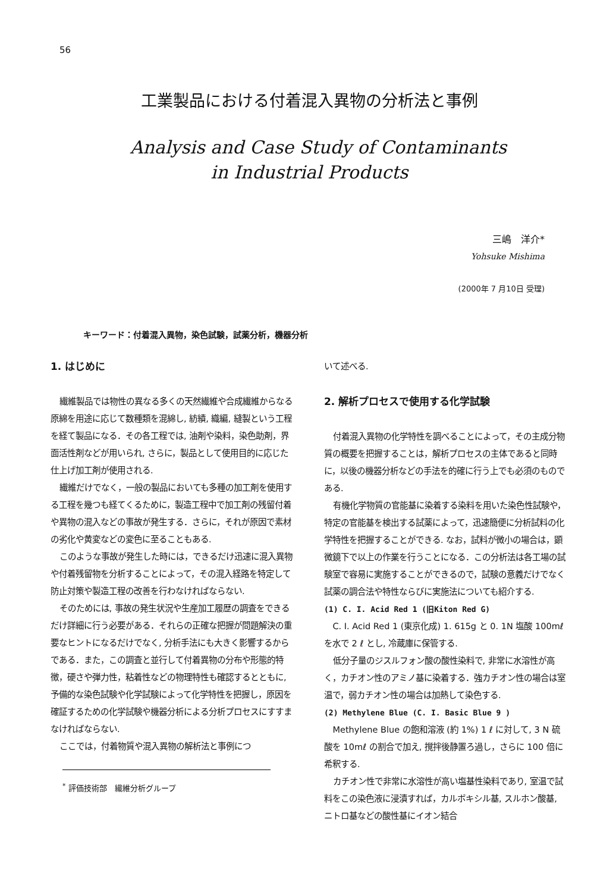56
工業製品における付着混入異物の分析法と事例
Analysis and Case Study of Contaminants
in Industrial Products
三嶋　洋介*
Yohsuke Mishima
(2000年 7 月10日 受理)
キーワード：付着混入異物，染色試験，試薬分析，機器分析
1. はじめに
繊維製品では物性の異なる多くの天然繊維や合成繊維からなる原綿を用途に応じて数種類を混綿し, 紡績, 織編, 縫製という工程を経て製品になる．その各工程では, 油剤や染料，染色助剤，界面活性剤などが用いられ, さらに，製品として使用目的に応じた仕上げ加工剤が使用される.
繊維だけでなく，一般の製品においても多種の加工剤を使用する工程を幾つも経てくるために，製造工程中で加工剤の残留付着や異物の混入などの事故が発生する．さらに，それが原因で素材の劣化や黄変などの変色に至ることもある.
このような事故が発生した時には，できるだけ迅速に混入異物や付着残留物を分析することによって，その混入経路を特定して防止対策や製造工程の改善を行わなければならない.
そのためには, 事故の発生状況や生産加工履歴の調査をできるだけ詳細に行う必要がある．それらの正確な把握が問題解決の重要なヒントになるだけでなく, 分析手法にも大きく影響するからである．また，この調査と並行して付着異物の分布や形態的特徴，硬さや弾力性，粘着性などの物理特性も確認するとともに, 予備的な染色試験や化学試験によって化学特性を把握し，原因を確証するための化学試験や機器分析による分析プロセスにすすまなければならない.
ここでは，付着物質や混入異物の解析法と事例につ
<sup>*</sup> 評価技術部　繊維分析グループ
いて述べる.
2. 解析プロセスで使用する化学試験
付着混入異物の化学特性を調べることによって，その主成分物質の概要を把握することは，解析プロセスの主体であると同時に，以後の機器分析などの手法を的確に行う上でも必須のものである.
有機化学物質の官能基に染着する染料を用いた染色性試験や，特定の官能基を検出する試薬によって，迅速簡便に分析試料の化学特性を把握することができる. なお，試料が微小の場合は，顕微鏡下で以上の作業を行うことになる．この分析法は各工場の試験室で容易に実施することができるので，試験の意義だけでなく試薬の調合法や特性ならびに実施法についても紹介する.
(1) C. I. Acid Red 1 (旧Kiton Red G)
C. I. Acid Red 1 (東京化成) 1. 615g と 0. 1N 塩酸 100mℓ を水で 2 ℓ とし, 冷蔵庫に保管する.
低分子量のジスルフォン酸の酸性染料で, 非常に水溶性が高く，カチオン性のアミノ基に染着する．強カチオン性の場合は室温で，弱カチオン性の場合は加熱して染色する.
(2) Methylene Blue (C. I. Basic Blue 9 )
Methylene Blue の飽和溶液 (約 1%) 1 ℓ に対して, 3 N 硫酸を 10mℓ の割合で加え, 撹拌後静置ろ過し，さらに 100 倍に希釈する.
カチオン性で非常に水溶性が高い塩基性染料であり, 室温で試料をこの染色液に浸漬すれば，カルボキシル基, スルホン酸基, ニトロ基などの酸性基にイオン結合